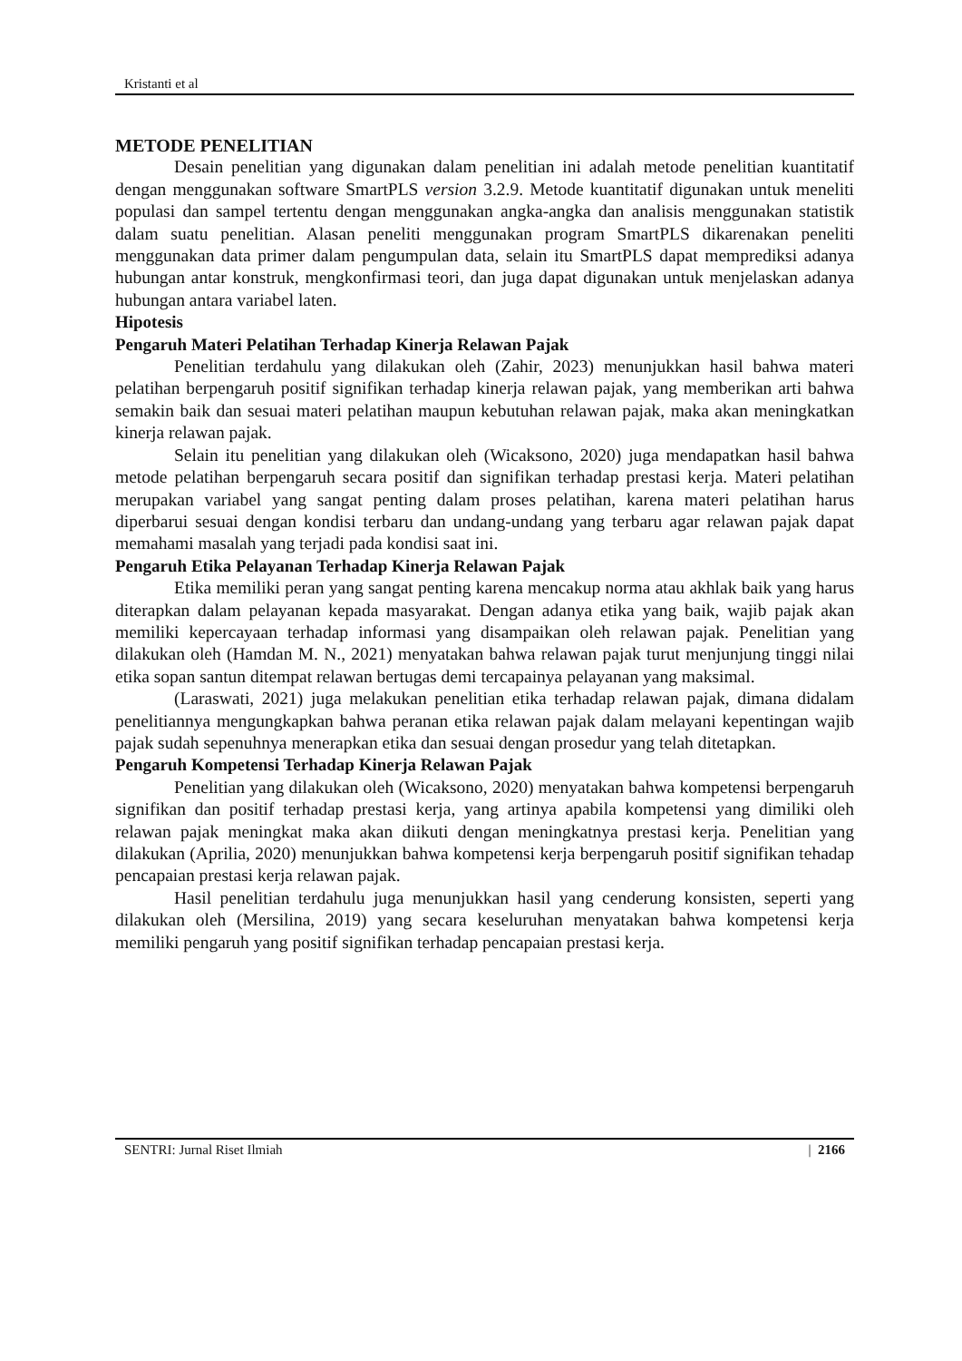Kristanti et al
METODE PENELITIAN
Desain penelitian yang digunakan dalam penelitian ini adalah metode penelitian kuantitatif dengan menggunakan software SmartPLS version 3.2.9. Metode kuantitatif digunakan untuk meneliti populasi dan sampel tertentu dengan menggunakan angka-angka dan analisis menggunakan statistik dalam suatu penelitian. Alasan peneliti menggunakan program SmartPLS dikarenakan peneliti menggunakan data primer dalam pengumpulan data, selain itu SmartPLS dapat memprediksi adanya hubungan antar konstruk, mengkonfirmasi teori, dan juga dapat digunakan untuk menjelaskan adanya hubungan antara variabel laten.
Hipotesis
Pengaruh Materi Pelatihan Terhadap Kinerja Relawan Pajak
Penelitian terdahulu yang dilakukan oleh (Zahir, 2023) menunjukkan hasil bahwa materi pelatihan berpengaruh positif signifikan terhadap kinerja relawan pajak, yang memberikan arti bahwa semakin baik dan sesuai materi pelatihan maupun kebutuhan relawan pajak, maka akan meningkatkan kinerja relawan pajak.
Selain itu penelitian yang dilakukan oleh (Wicaksono, 2020) juga mendapatkan hasil bahwa metode pelatihan berpengaruh secara positif dan signifikan terhadap prestasi kerja. Materi pelatihan merupakan variabel yang sangat penting dalam proses pelatihan, karena materi pelatihan harus diperbarui sesuai dengan kondisi terbaru dan undang-undang yang terbaru agar relawan pajak dapat memahami masalah yang terjadi pada kondisi saat ini.
Pengaruh Etika Pelayanan Terhadap Kinerja Relawan Pajak
Etika memiliki peran yang sangat penting karena mencakup norma atau akhlak baik yang harus diterapkan dalam pelayanan kepada masyarakat. Dengan adanya etika yang baik, wajib pajak akan memiliki kepercayaan terhadap informasi yang disampaikan oleh relawan pajak. Penelitian yang dilakukan oleh (Hamdan M. N., 2021) menyatakan bahwa relawan pajak turut menjunjung tinggi nilai etika sopan santun ditempat relawan bertugas demi tercapainya pelayanan yang maksimal.
(Laraswati, 2021) juga melakukan penelitian etika terhadap relawan pajak, dimana didalam penelitiannya mengungkapkan bahwa peranan etika relawan pajak dalam melayani kepentingan wajib pajak sudah sepenuhnya menerapkan etika dan sesuai dengan prosedur yang telah ditetapkan.
Pengaruh Kompetensi Terhadap Kinerja Relawan Pajak
Penelitian yang dilakukan oleh (Wicaksono, 2020) menyatakan bahwa kompetensi berpengaruh signifikan dan positif terhadap prestasi kerja, yang artinya apabila kompetensi yang dimiliki oleh relawan pajak meningkat maka akan diikuti dengan meningkatnya prestasi kerja. Penelitian yang dilakukan (Aprilia, 2020) menunjukkan bahwa kompetensi kerja berpengaruh positif signifikan tehadap pencapaian prestasi kerja relawan pajak.
Hasil penelitian terdahulu juga menunjukkan hasil yang cenderung konsisten, seperti yang dilakukan oleh (Mersilina, 2019) yang secara keseluruhan menyatakan bahwa kompetensi kerja memiliki pengaruh yang positif signifikan terhadap pencapaian prestasi kerja.
SENTRI: Jurnal Riset Ilmiah | 2166